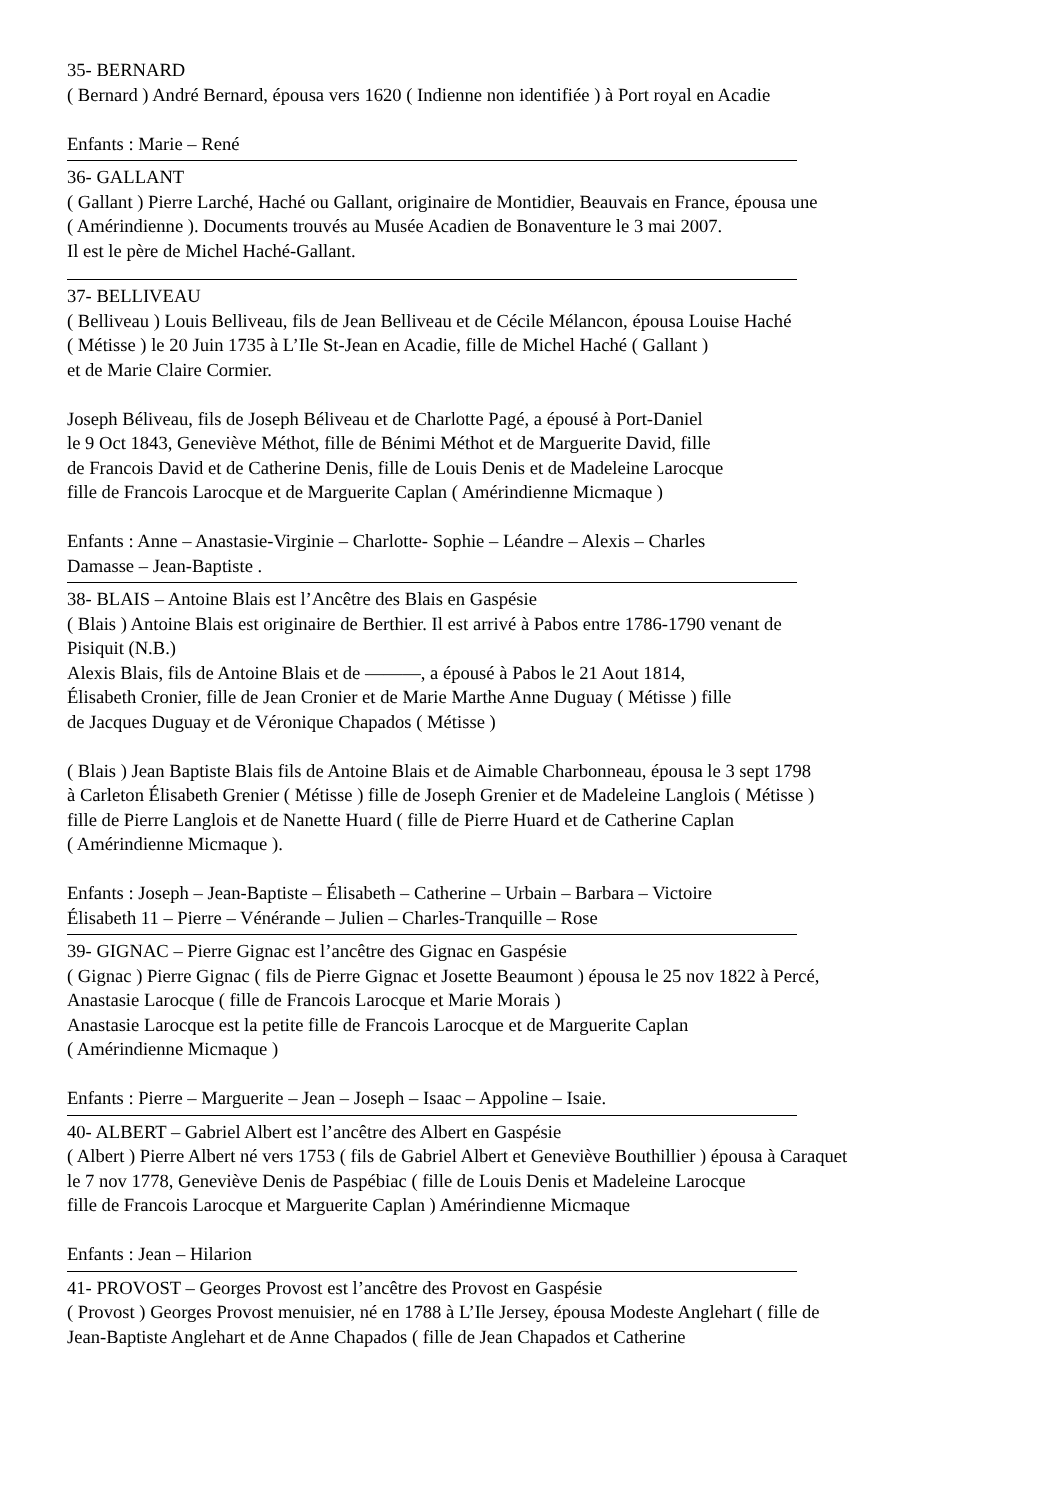35- BERNARD
( Bernard ) André Bernard, épousa vers 1620 ( Indienne non identifiée ) à Port royal en Acadie
Enfants : Marie – René
36- GALLANT
( Gallant ) Pierre Larché, Haché ou Gallant, originaire de Montidier, Beauvais en France, épousa une
( Amérindienne ). Documents trouvés au Musée Acadien de Bonaventure le 3 mai 2007.
Il est le père de Michel Haché-Gallant.
37- BELLIVEAU
( Belliveau ) Louis Belliveau, fils de Jean Belliveau et de Cécile Mélancon, épousa Louise Haché
( Métisse ) le 20 Juin 1735 à L’Ile St-Jean en Acadie, fille de Michel Haché ( Gallant )
et de Marie Claire Cormier.
Joseph Béliveau, fils de Joseph Béliveau et de Charlotte Pagé, a épousé à Port-Daniel
le 9 Oct 1843, Geneviève Méthot, fille de Bénimi Méthot et de Marguerite David, fille
de Francois David et de Catherine Denis, fille de Louis Denis et de Madeleine Larocque
fille de Francois Larocque et de Marguerite Caplan ( Amérindienne Micmaque )
Enfants : Anne – Anastasie-Virginie – Charlotte- Sophie – Léandre – Alexis – Charles
Damasse – Jean-Baptiste .
38- BLAIS – Antoine Blais est l’Ancêtre des Blais en Gaspésie
( Blais ) Antoine Blais est originaire de Berthier. Il est arrivé à Pabos entre 1786-1790 venant de
Pisiquit (N.B.)
Alexis Blais, fils de Antoine Blais et de ———, a épousé à Pabos le 21 Aout 1814,
Élisabeth Cronier, fille de Jean Cronier et de Marie Marthe Anne Duguay ( Métisse ) fille
de Jacques Duguay et de Véronique Chapados ( Métisse )
( Blais ) Jean Baptiste Blais fils de Antoine Blais et de Aimable Charbonneau, épousa le 3 sept 1798
à Carleton Élisabeth Grenier ( Métisse ) fille de Joseph Grenier et de Madeleine Langlois ( Métisse )
fille de Pierre Langlois et de Nanette Huard ( fille de Pierre Huard et de Catherine Caplan
( Amérindienne Micmaque ).
Enfants : Joseph – Jean-Baptiste – Élisabeth – Catherine – Urbain – Barbara – Victoire
Élisabeth 11 – Pierre – Vénérande – Julien – Charles-Tranquille – Rose
39- GIGNAC – Pierre Gignac est l’ancêtre des Gignac en Gaspésie
( Gignac ) Pierre Gignac ( fils de Pierre Gignac et Josette Beaumont ) épousa le 25 nov 1822 à Percé,
Anastasie Larocque ( fille de Francois Larocque et Marie Morais )
Anastasie Larocque est la petite fille de Francois Larocque et de Marguerite Caplan
( Amérindienne Micmaque )
Enfants : Pierre – Marguerite – Jean – Joseph – Isaac – Appoline – Isaie.
40- ALBERT – Gabriel Albert est l’ancêtre des Albert en Gaspésie
( Albert ) Pierre Albert né vers 1753 ( fils de Gabriel Albert et Geneviève Bouthillier ) épousa à Caraquet
le 7 nov 1778, Geneviève Denis de Paspébiac ( fille de Louis Denis et Madeleine Larocque
fille de Francois Larocque et Marguerite Caplan ) Amérindienne Micmaque
Enfants : Jean – Hilarion
41- PROVOST – Georges Provost est l’ancêtre des Provost en Gaspésie
( Provost ) Georges Provost menuisier, né en 1788 à L’Ile Jersey, épousa Modeste Anglehart ( fille de
Jean-Baptiste Anglehart et de Anne Chapados ( fille de Jean Chapados et Catherine